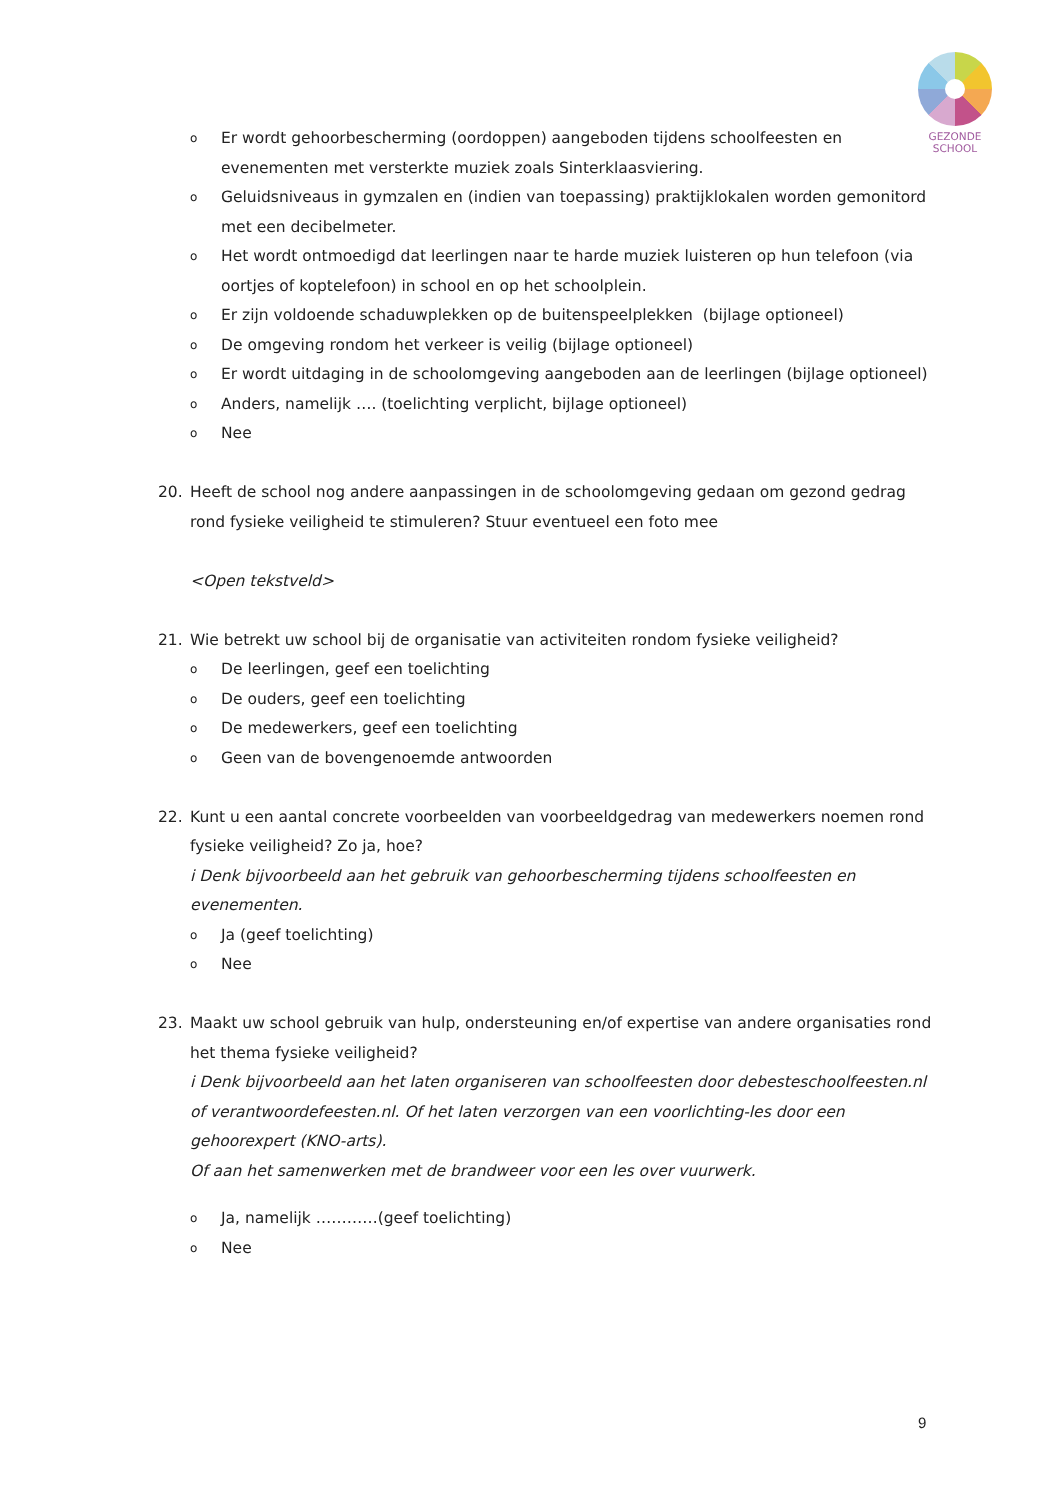GEZONDE
SCHOOL
o Er wordt gehoorbescherming (oordoppen) aangeboden tijdens schoolfeesten en evenementen met versterkte muziek zoals Sinterklaasviering.
o Geluidsniveaus in gymzalen en (indien van toepassing) praktijklokalen worden gemonitord met een decibelmeter.
o Het wordt ontmoedigd dat leerlingen naar te harde muziek luisteren op hun telefoon (via oortjes of koptelefoon) in school en op het schoolplein.
o Er zijn voldoende schaduwplekken op de buitenspeelplekken (bijlage optioneel)
o De omgeving rondom het verkeer is veilig (bijlage optioneel)
o Er wordt uitdaging in de schoolomgeving aangeboden aan de leerlingen (bijlage optioneel)
o Anders, namelijk …. (toelichting verplicht, bijlage optioneel)
o Nee
20. Heeft de school nog andere aanpassingen in de schoolomgeving gedaan om gezond gedrag rond fysieke veiligheid te stimuleren? Stuur eventueel een foto mee
<Open tekstveld>
21. Wie betrekt uw school bij de organisatie van activiteiten rondom fysieke veiligheid?
o De leerlingen, geef een toelichting
o De ouders, geef een toelichting
o De medewerkers, geef een toelichting
o Geen van de bovengenoemde antwoorden
22. Kunt u een aantal concrete voorbeelden van voorbeeldgedrag van medewerkers noemen rond fysieke veiligheid? Zo ja, hoe?
i Denk bijvoorbeeld aan het gebruik van gehoorbescherming tijdens schoolfeesten en evenementen.
o Ja (geef toelichting)
o Nee
23. Maakt uw school gebruik van hulp, ondersteuning en/of expertise van andere organisaties rond het thema fysieke veiligheid?
i Denk bijvoorbeeld aan het laten organiseren van schoolfeesten door debesteschoolfeesten.nl of verantwoordefeesten.nl. Of het laten verzorgen van een voorlichting-les door een gehoorexpert (KNO-arts).
Of aan het samenwerken met de brandweer voor een les over vuurwerk.
o Ja, namelijk …………(geef toelichting)
o Nee
9